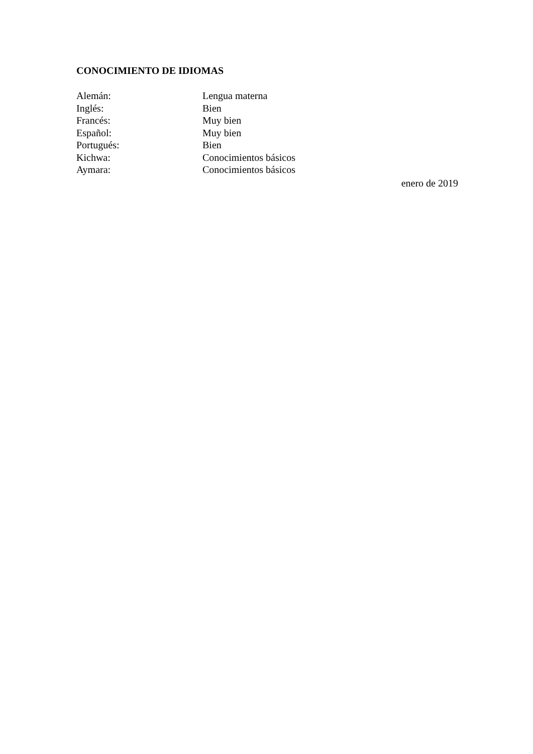CONOCIMIENTO DE IDIOMAS
Alemán: Lengua materna
Inglés: Bien
Francés: Muy bien
Español: Muy bien
Portugués: Bien
Kichwa: Conocimientos básicos
Aymara: Conocimientos básicos
enero de 2019